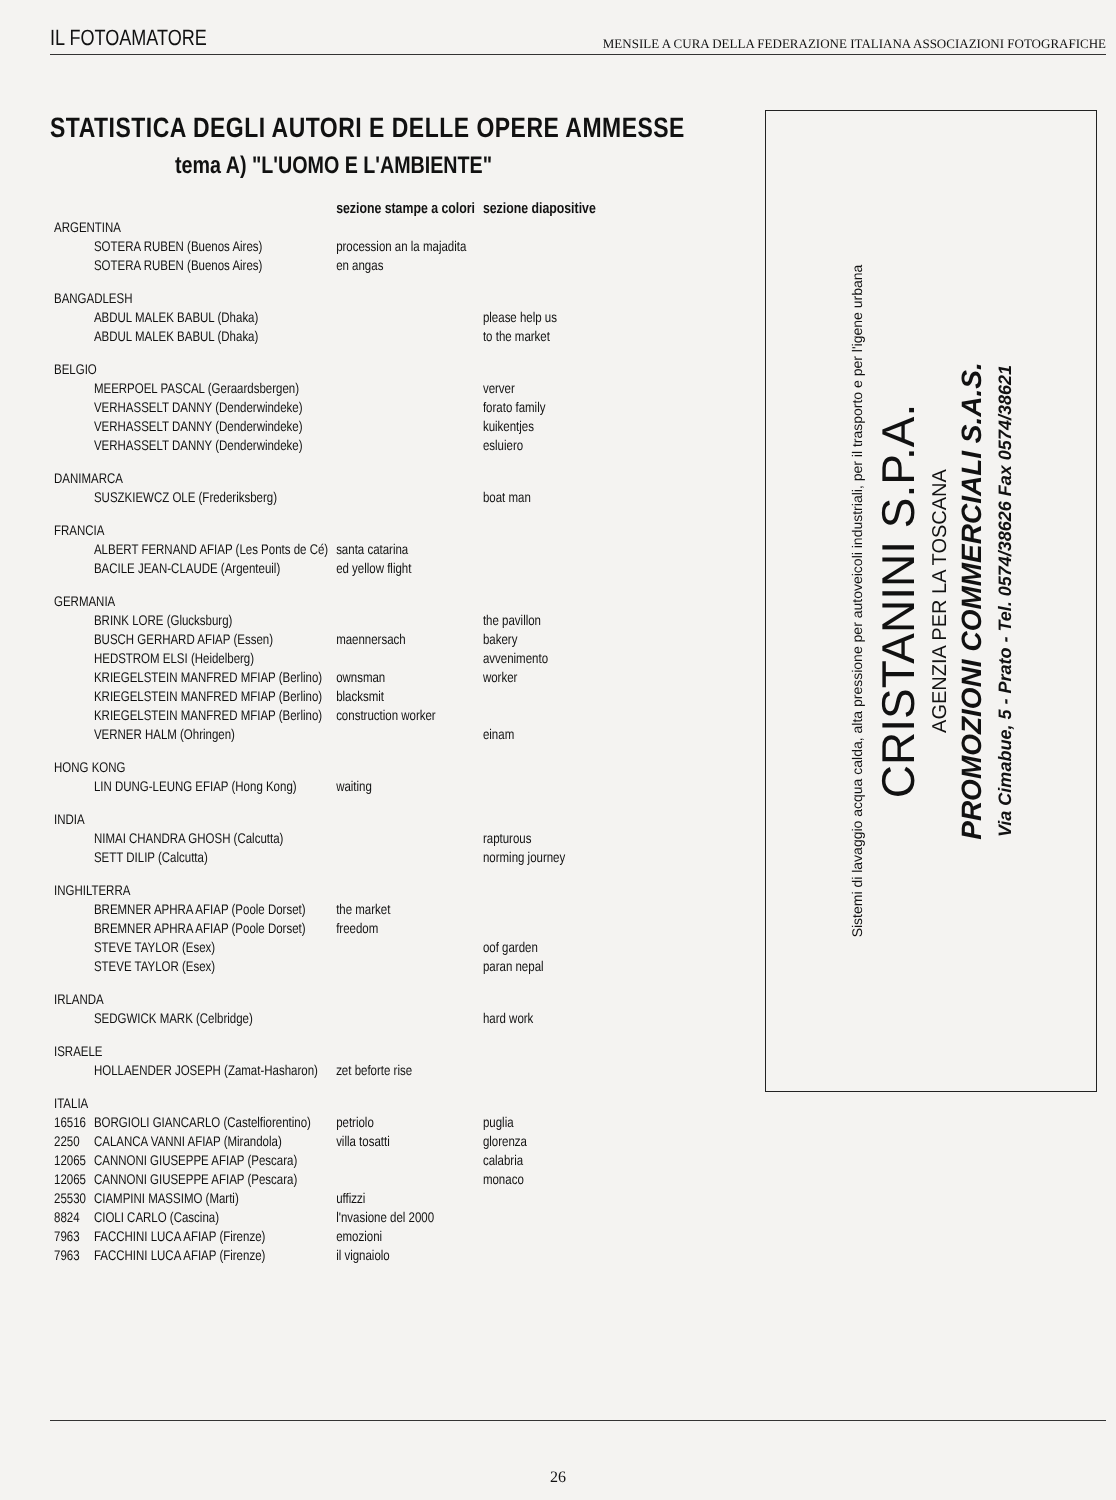IL FOTOAMATORE MENSILE A CURA DELLA FEDERAZIONE ITALIANA ASSOCIAZIONI FOTOGRAFICHE
STATISTICA DEGLI AUTORI E DELLE OPERE AMMESSE
tema A) "L'UOMO E L'AMBIENTE"
| | | sezione stampe a colori | sezione diapositive |
| --- | --- | --- | --- |
| ARGENTINA | | | |
| | SOTERA RUBEN (Buenos Aires) | procession an la majadita | |
| | SOTERA RUBEN (Buenos Aires) | en angas | |
| BANGADLESH | | | |
| | ABDUL MALEK BABUL (Dhaka) | | please help us |
| | ABDUL MALEK BABUL (Dhaka) | | to the market |
| BELGIO | | | |
| | MEERPOEL PASCAL (Geraardsbergen) | | verver |
| | VERHASSELT DANNY (Denderwindeke) | | forato family |
| | VERHASSELT DANNY (Denderwindeke) | | kuikentjes |
| | VERHASSELT DANNY (Denderwindeke) | | esluiero |
| DANIMARCA | | | |
| | SUSZKIEWCZ OLE (Frederiksberg) | | boat man |
| FRANCIA | | | |
| | ALBERT FERNAND AFIAP (Les Ponts de Cé) | santa catarina | |
| | BACILE JEAN-CLAUDE (Argenteuil) | ed yellow flight | |
| GERMANIA | | | |
| | BRINK LORE (Glucksburg) | | the pavillon |
| | BUSCH GERHARD AFIAP (Essen) | maennersach | bakery |
| | HEDSTROM ELSI (Heidelberg) | | avvenimento |
| | KRIEGELSTEIN MANFRED MFIAP (Berlino) | ownsman | worker |
| | KRIEGELSTEIN MANFRED MFIAP (Berlino) | blacksmit | |
| | KRIEGELSTEIN MANFRED MFIAP (Berlino) | construction worker | |
| | VERNER HALM (Ohringen) | | einam |
| HONG KONG | | | |
| | LIN DUNG-LEUNG EFIAP (Hong Kong) | waiting | |
| INDIA | | | |
| | NIMAI CHANDRA GHOSH (Calcutta) | | rapturous |
| | SETT DILIP (Calcutta) | | norming journey |
| INGHILTERRA | | | |
| | BREMNER APHRA AFIAP (Poole Dorset) | the market | |
| | BREMNER APHRA AFIAP (Poole Dorset) | freedom | |
| | STEVE TAYLOR (Esex) | | oof garden |
| | STEVE TAYLOR (Esex) | | paran nepal |
| IRLANDA | | | |
| | SEDGWICK MARK (Celbridge) | | hard work |
| ISRAELE | | | |
| | HOLLAENDER JOSEPH (Zamat-Hasharon) | zet beforte rise | |
| ITALIA | | | |
| 16516 | BORGIOLI GIANCARLO (Castelfiorentino) | petriolo | puglia |
| 2250 | CALANCA VANNI AFIAP (Mirandola) | villa tosatti | glorenza |
| 12065 | CANNONI GIUSEPPE AFIAP (Pescara) | | calabria |
| 12065 | CANNONI GIUSEPPE AFIAP (Pescara) | | monaco |
| 25530 | CIAMPINI MASSIMO (Marti) | uffizzi | |
| 8824 | CIOLI CARLO (Cascina) | l'nvasione del 2000 | |
| 7963 | FACCHINI LUCA AFIAP (Firenze) | emozioni | |
| 7963 | FACCHINI LUCA AFIAP (Firenze) | il vignaiolo | |
Sistemi di lavaggio acqua calda, alta pressione per autoveicoli industriali, per il trasporto e per l'igene urbana
CRISTANINI S.P.A.
AGENZIA PER LA TOSCANA
PROMOZIONI COMMERCIALI S.A.S.
Via Cimabue, 5 - Prato - Tel. 0574/38626 Fax 0574/38621
26